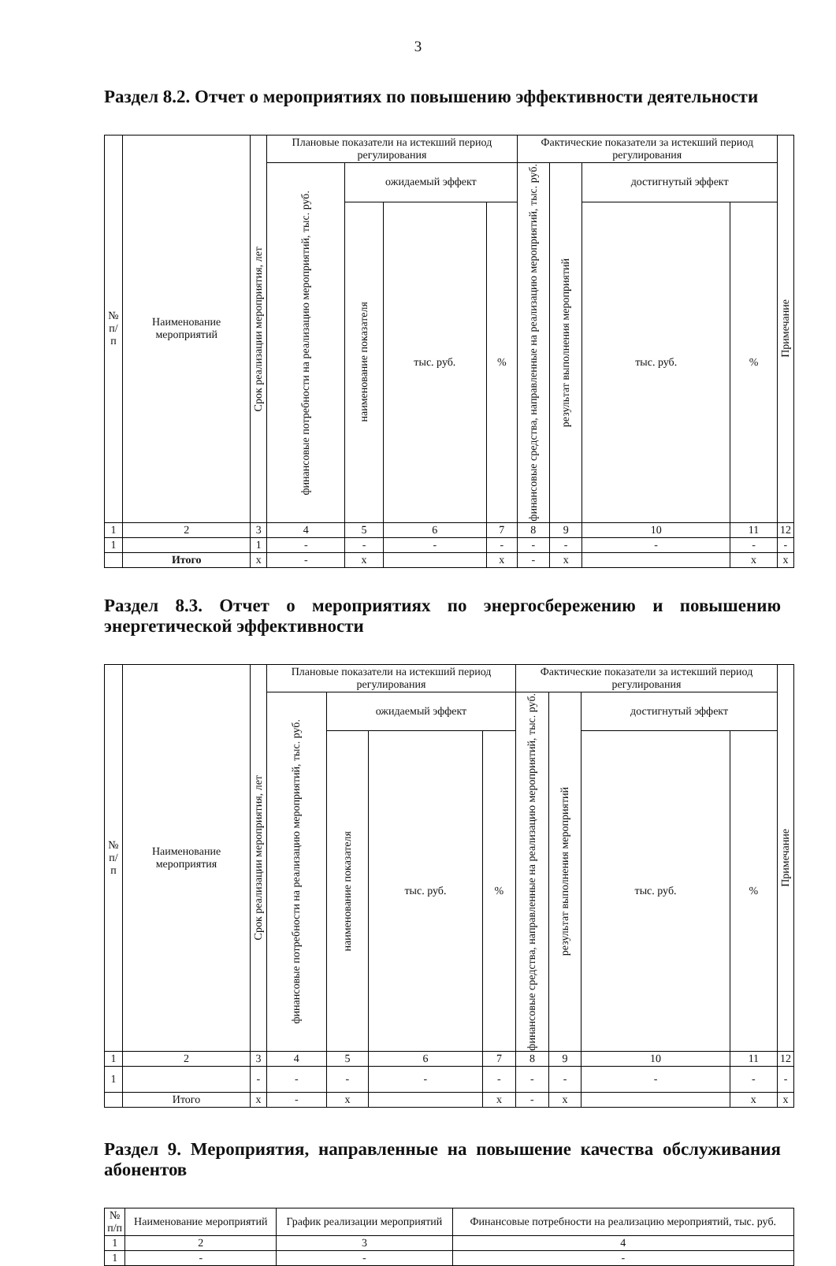3
Раздел 8.2. Отчет о мероприятиях по повышению эффективности деятельности
| № п/п | Наименование мероприятий | Срок реализации мероприятия, лет | Плановые показатели на истекший период регулирования | | | | Фактические показатели за истекший период регулирования | | | | Примечание |
| --- | --- | --- | --- | --- | --- | --- | --- | --- | --- | --- | --- |
| | | | финансовые потребности на реализацию мероприятий, тыс. руб. | ожидаемый эффект | | | финансовые средства, направленные на реализацию мероприятий, тыс. руб. | результат выполнения мероприятий | достигнутый эффект | | |
| | | | | наименование показателя | тыс. руб. | % | | | тыс. руб. | % | |
| 1 | 2 | 3 | 4 | 5 | 6 | 7 | 8 | 9 | 10 | 11 | 12 |
| 1 | | 1 | - | - | - | - | - | - | - | - | - |
| | Итого | х | - | х | | х | - | х | | х | х |
Раздел 8.3. Отчет о мероприятиях по энергосбережению и повышению энергетической эффективности
| № п/п | Наименование мероприятия | Срок реализации мероприятия, лет | Плановые показатели на истекший период регулирования | | | | Фактические показатели за истекший период регулирования | | | | Примечание |
| --- | --- | --- | --- | --- | --- | --- | --- | --- | --- | --- | --- |
| | | | финансовые потребности на реализацию мероприятий, тыс. руб. | ожидаемый эффект | | | финансовые средства, направленные на реализацию мероприятий, тыс. руб. | результат выполнения мероприятий | достигнутый эффект | | |
| | | | | наименование показателя | тыс. руб. | % | | | тыс. руб. | % | |
| 1 | 2 | 3 | 4 | 5 | 6 | 7 | 8 | 9 | 10 | 11 | 12 |
| 1 | | - | - | - | - | - | - | - | - | - | - |
| | Итого | х | - | х | | х | - | х | | х | х |
Раздел 9. Мероприятия, направленные на повышение качества обслуживания абонентов
| № п/п | Наименование мероприятий | График реализации мероприятий | Финансовые потребности на реализацию мероприятий, тыс. руб. |
| --- | --- | --- | --- |
| 1 | 2 | 3 | 4 |
| 1 | - | - | - |